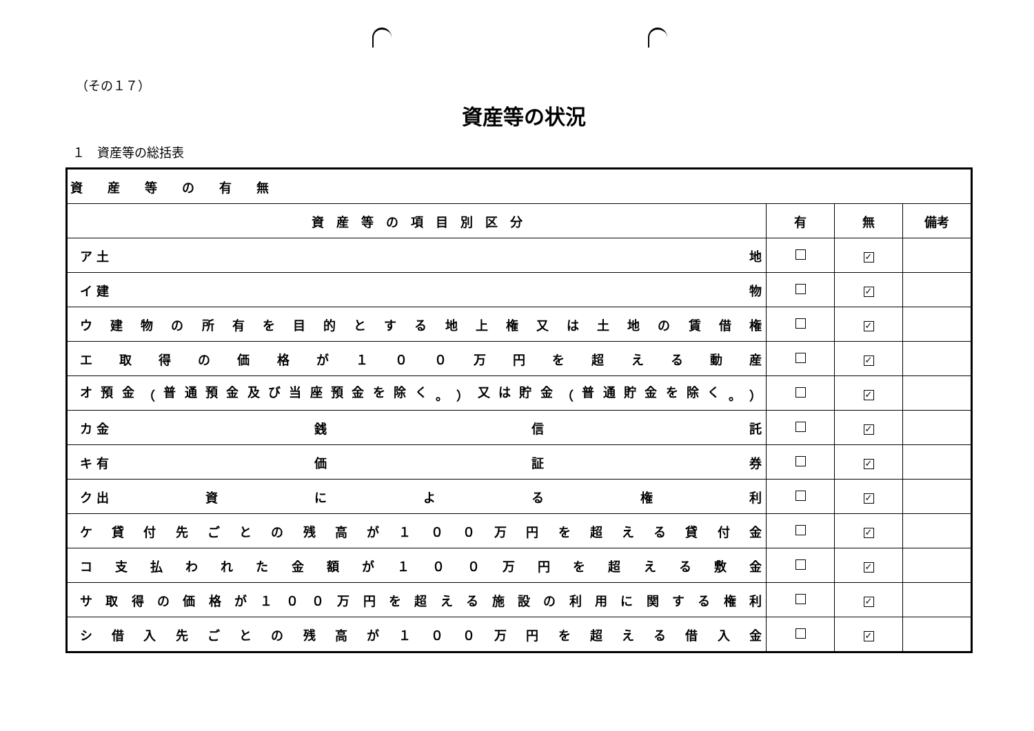（その１７）
資産等の状況
１　資産等の総括表
| 資 産 等 の 有 無 | | | |
| 資 産 等 の 項 目 別 区 分 | 有 | 無 | 備考 |
| ア 土 地 | | ✓ | |
| イ 建 物 | | ✓ | |
| ウ 建 物 の 所 有 を 目 的 と す る 地 上 権 又 は 土 地 の 賃 借 権 | | ✓ | |
| エ 取 得 の 価 格 が １ ０ ０ 万 円 を 超 え る 動 産 | | ✓ | |
| オ 預 金 （ 普 通 預 金 及 び 当 座 預 金 を 除 く 。 ） 又 は 貯 金 （ 普 通 貯 金 を 除 く 。 ） | | ✓ | |
| カ 金 銭 信 託 | | ✓ | |
| キ 有 価 証 券 | | ✓ | |
| ク 出 資 に よ る 権 利 | | ✓ | |
| ケ 貸 付 先 ご と の 残 高 が １ ０ ０ 万 円 を 超 え る 貸 付 金 | | ✓ | |
| コ 支 払 わ れ た 金 額 が １ ０ ０ 万 円 を 超 え る 敷 金 | | ✓ | |
| サ 取 得 の 価 格 が １ ０ ０ 万 円 を 超 え る 施 設 の 利 用 に 関 す る 権 利 | | ✓ | |
| シ 借 入 先 ご と の 残 高 が １ ０ ０ 万 円 を 超 え る 借 入 金 | | ✓ | |